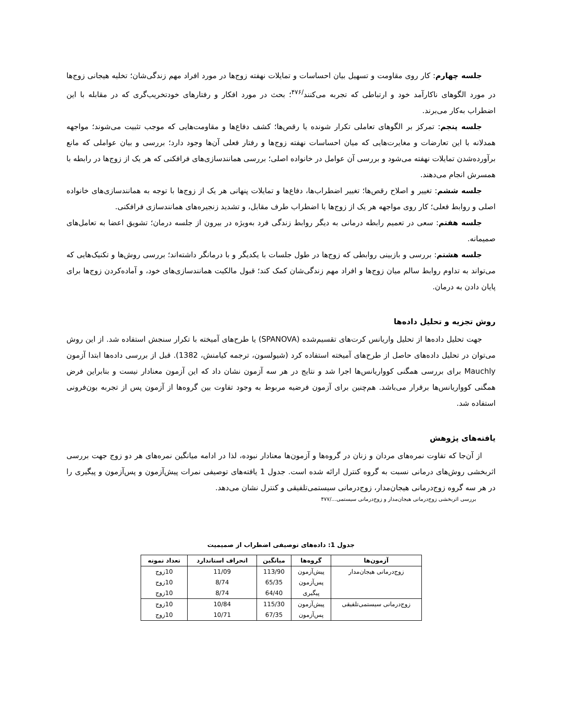جلسه چهارم: کار روی مقاومت و تسهیل بیان احساسات و تمایلات نهفته زوج‌ها در مورد افراد مهم زندگی‌شان؛ تخلیه هیجانی زوج‌ها در مورد الگوهای ناکارآمد خود و ارتباطی که تجربه می‌کنند<sup>/۴۷۶</sup>؛ بحث در مورد افکار و رفتارهای خودتخریب‌گری که در مقابله با این اضطراب به‌کار می‌برند.
جلسه پنجم: تمرکز بر الگوهای تعاملی تکرار شونده یا رقص‌ها؛ کشف دفاع‌ها و مقاومت‌هایی که موجب تثبیت می‌شوند؛ مواجهه همدلانه با این تعارضات و مغایرت‌هایی که میان احساسات نهفته زوج‌ها و رفتار فعلی آن‌ها وجود دارد؛ بررسی و بیان عواملی که مانع برآورده‌شدن تمایلات نهفته می‌شود و بررسی آن عوامل در خانواده اصلی؛ بررسی همانندسازی‌های فرافکنی که هر یک از زوج‌ها در رابطه با همسرش انجام می‌دهند.
جلسه ششم: تغییر و اصلاح رقص‌ها؛ تغییر اضطراب‌ها، دفاع‌ها و تمایلات پنهانی هر یک از زوج‌ها با توجه به همانندسازی‌های خانواده اصلی و روابط فعلی؛ کار روی مواجهه هر یک از زوج‌ها با اضطراب طرف مقابل، و تشدید زنجیره‌های همانندسازی فرافکنی.
جلسه هفتم: سعی در تعمیم رابطه درمانی به دیگر روابط زندگی فرد به‌ویژه در بیرون از جلسه درمان؛ تشویق اعضا به تعامل‌های صمیمانه.
جلسه هشتم: بررسی و بازبینی روابطی که زوج‌ها در طول جلسات با یکدیگر و با درمانگر داشته‌اند؛ بررسی روش‌ها و تکنیک‌هایی که می‌تواند به تداوم روابط سالم میان زوج‌ها و افراد مهم زندگی‌شان کمک کند؛ قبول مالکیت همانندسازی‌های خود، و آماده‌کردن زوج‌ها برای پایان دادن به درمان.
روش تجزیه و تحلیل داده‌ها
جهت تحلیل داده‌ها از تحلیل واریانس کرت‌های تقسیم‌شده (SPANOVA) یا طرح‌های آمیخته با تکرار سنجش استفاده شد. از این روش می‌توان در تحلیل داده‌های حاصل از طرح‌های آمیخته استفاده کرد (شیولسون، ترجمه کیامنش، 1382). قبل از بررسی داده‌ها ابتدا آزمون Mauchly برای بررسی همگنی کوواریانس‌ها اجرا شد و نتایج در هر سه آزمون نشان داد که این آزمون معنادار نیست و بنابراین فرض همگنی کوواریانس‌ها برقرار می‌باشد. هم‌چنین برای آزمون فرضیه مربوط به وجود تفاوت بین گروه‌ها از آزمون پس از تجربه بون‌فرونی استفاده شد.
یافته‌های پژوهش
از آن‌جا که تفاوت نمره‌های مردان و زنان در گروه‌ها و آزمون‌ها معنادار نبوده، لذا در ادامه میانگین نمره‌های هر دو زوج جهت بررسی اثربخشی روش‌های درمانی نسبت به گروه کنترل ارائه شده است. جدول 1 یافته‌های توصیفی نمرات پیش‌آزمون و پس‌آزمون و پیگیری را در هر سه گروه زوج‌درمانی هیجان‌مدار، زوج‌درمانی سیستمی‌تلفیقی و کنترل نشان می‌دهد.
بررسی اثربخشی زوج‌درمانی هیجان‌مدار و زوج‌درمانی سیستمی.../۴۷۷
جدول 1: داده‌های توصیفی اضطراب از صمیمیت
| آزمون‌ها | گروه‌ها | میانگین | انحراف استاندارد | تعداد نمونه |
| --- | --- | --- | --- | --- |
| زوج‌درمانی هیجان‌مدار | پیش‌آزمون | 113/90 | 11/09 | 10زوج |
| | پس‌آزمون | 65/35 | 8/74 | 10زوج |
| | پیگیری | 64/40 | 8/74 | 10زوج |
| زوج‌درمانی سیستمی‌تلفیقی | پیش‌آزمون | 115/30 | 10/84 | 10زوج |
| | پس‌آزمون | 67/35 | 10/71 | 10زوج |